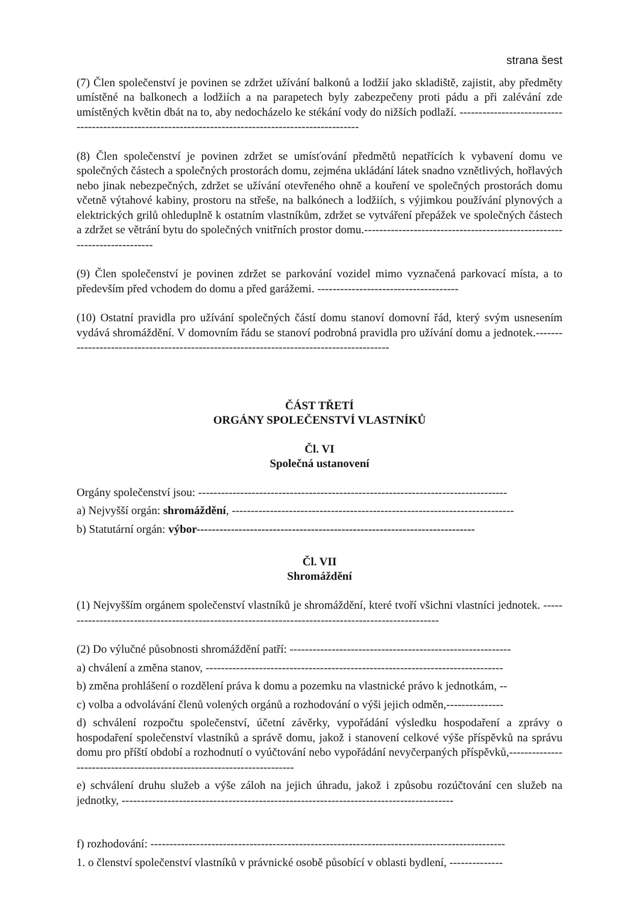strana šest
(7) Člen společenství je povinen se zdržet užívání balkonů a lodžií jako skladiště, zajistit, aby předměty umístěné na balkonech a lodžiích a na parapetech byly zabezpečeny proti pádu a při zalévání zde umístěných květin dbát na to, aby nedocházelo ke stékání vody do nižších podlaží. -----------------------------------------------------------------------------------------------------
(8) Člen společenství je povinen zdržet se umísťování předmětů nepatřících k vybavení domu ve společných částech a společných prostorách domu, zejména ukládání látek snadno vznětlivých, hořlavých nebo jinak nebezpečných, zdržet se užívání otevřeného ohně a kouření ve společných prostorách domu včetně výtahové kabiny, prostoru na střeše, na balkónech a lodžiích, s výjimkou používání plynových a elektrických grilů ohleduplně k ostatním vlastníkům, zdržet se vytváření přepážek ve společných částech a zdržet se větrání bytu do společných vnitřních prostor domu.------------------------------------------------------------------------
(9) Člen společenství je povinen zdržet se parkování vozidel mimo vyznačená parkovací místa, a to především před vchodem do domu a před garážemi. -------------------------------------
(10) Ostatní pravidla pro užívání společných částí domu stanoví domovní řád, který svým usnesením vydává shromáždění. V domovním řádu se stanoví podrobná pravidla pro užívání domu a jednotek.-----------------------------------------------------------------------------------------
ČÁST TŘETÍ
ORGÁNY SPOLEČENSTVÍ VLASTNÍKŮ
Čl. VI
Společná ustanovení
Orgány společenství jsou: ---------------------------------------------------------------------------------
a) Nejvyšší orgán: shromáždění, --------------------------------------------------------------------------
b) Statutární orgán: výbor-------------------------------------------------------------------------
Čl. VII
Shromáždění
(1) Nejvyšším orgánem společenství vlastníků je shromáždění, které tvoří všichni vlastníci jednotek. ----------------------------------------------------------------------------------------------------
(2) Do výlučné působnosti shromáždění patří: ----------------------------------------------------------
a) chválení a změna stanov, ------------------------------------------------------------------------------
b) změna prohlášení o rozdělení práva k domu a pozemku na vlastnické právo k jednotkám, --
c) volba a odvolávání členů volených orgánů a rozhodování o výši jejich odměn,---------------
d) schválení rozpočtu společenství, účetní závěrky, vypořádání výsledku hospodaření a zprávy o hospodaření společenství vlastníků a správě domu, jakož i stanovení celkové výše příspěvků na správu domu pro příští období a rozhodnutí o vyúčtování nebo vypořádání nevyčerpaných příspěvků,-----------------------------------------------------------------------
e) schválení druhu služeb a výše záloh na jejich úhradu, jakož i způsobu rozúčtování cen služeb na jednotky, ---------------------------------------------------------------------------------------
f) rozhodování: ---------------------------------------------------------------------------------------------
1. o členství společenství vlastníků v právnické osobě působící v oblasti bydlení, --------------